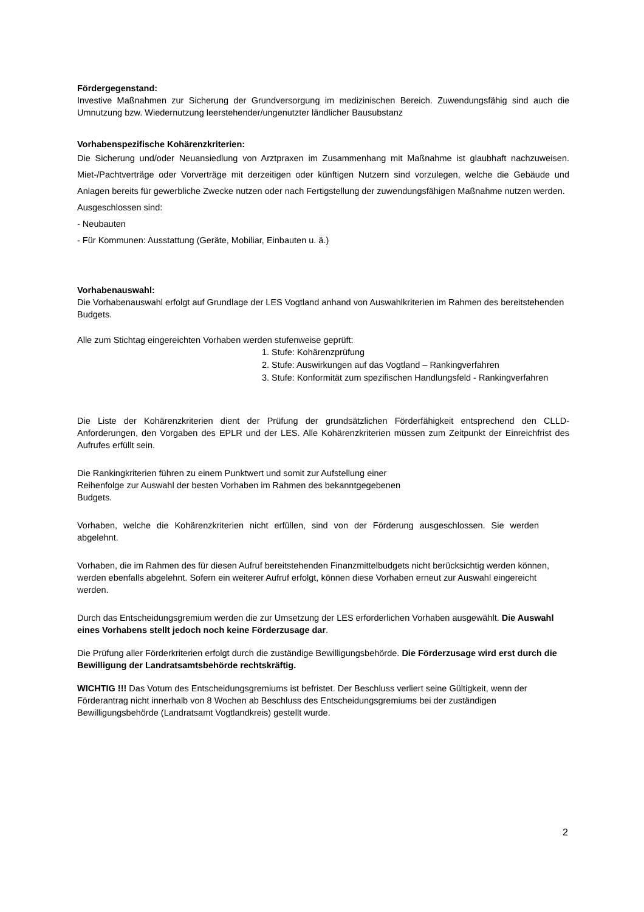Fördergegenstand:
Investive Maßnahmen zur Sicherung der Grundversorgung im medizinischen Bereich. Zuwendungsfähig sind auch die Umnutzung bzw. Wiedernutzung leerstehender/ungenutzter ländlicher Bausubstanz
Vorhabenspezifische Kohärenzkriterien:
Die Sicherung und/oder Neuansiedlung von Arztpraxen im Zusammenhang mit Maßnahme ist glaubhaft nachzuweisen. Miet-/Pachtverträge oder Vorverträge mit derzeitigen oder künftigen Nutzern sind vorzulegen, welche die Gebäude und Anlagen bereits für gewerbliche Zwecke nutzen oder nach Fertigstellung der zuwendungsfähigen Maßnahme nutzen werden.
Ausgeschlossen sind:
- Neubauten
- Für Kommunen: Ausstattung (Geräte, Mobiliar, Einbauten u. ä.)
Vorhabenauswahl:
Die Vorhabenauswahl erfolgt auf Grundlage der LES Vogtland anhand von Auswahlkriterien im Rahmen des bereitstehenden Budgets.
Alle zum Stichtag eingereichten Vorhaben werden stufenweise geprüft:
1. Stufe: Kohärenzprüfung
2. Stufe: Auswirkungen auf das Vogtland – Rankingverfahren
3. Stufe: Konformität zum spezifischen Handlungsfeld - Rankingverfahren
Die Liste der Kohärenzkriterien dient der Prüfung der grundsätzlichen Förderfähigkeit entsprechend den CLLD-Anforderungen, den Vorgaben des EPLR und der LES. Alle Kohärenzkriterien müssen zum Zeitpunkt der Einreichfrist des Aufrufes erfüllt sein.
Die Rankingkriterien führen zu einem Punktwert und somit zur Aufstellung einer Reihenfolge zur Auswahl der besten Vorhaben im Rahmen des bekanntgegebenen Budgets.
Vorhaben, welche die Kohärenzkriterien nicht erfüllen, sind von der Förderung ausgeschlossen. Sie werden abgelehnt.
Vorhaben, die im Rahmen des für diesen Aufruf bereitstehenden Finanzmittelbudgets nicht berücksichtig werden können, werden ebenfalls abgelehnt. Sofern ein weiterer Aufruf erfolgt, können diese Vorhaben erneut zur Auswahl eingereicht werden.
Durch das Entscheidungsgremium werden die zur Umsetzung der LES erforderlichen Vorhaben ausgewählt. Die Auswahl eines Vorhabens stellt jedoch noch keine Förderzusage dar.
Die Prüfung aller Förderkriterien erfolgt durch die zuständige Bewilligungsbehörde. Die Förderzusage wird erst durch die Bewilligung der Landratsamtsbehörde rechtskräftig.
WICHTIG !!! Das Votum des Entscheidungsgremiums ist befristet. Der Beschluss verliert seine Gültigkeit, wenn der Förderantrag nicht innerhalb von 8 Wochen ab Beschluss des Entscheidungsgremiums bei der zuständigen Bewilligungsbehörde (Landratsamt Vogtlandkreis) gestellt wurde.
2